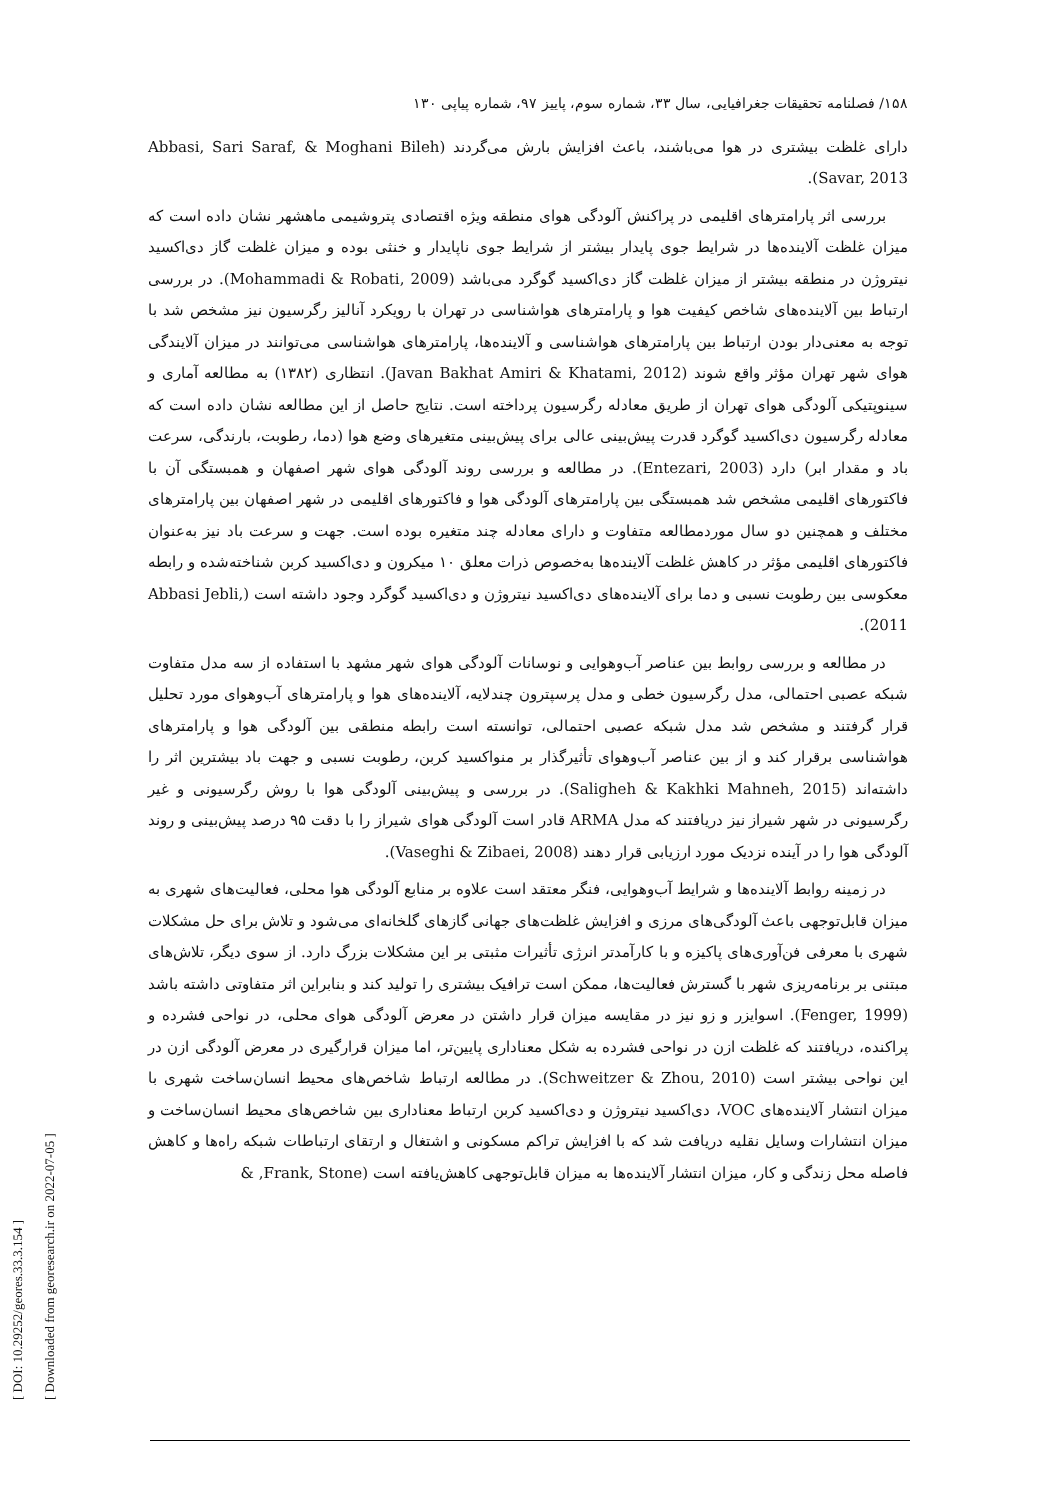۱۵۸/ فصلنامه تحقیقات جغرافیایی، سال ۳۳، شماره سوم، پاییز ۹۷، شماره پیاپی ۱۳۰
دارای غلظت بیشتری در هوا می‌باشند، باعث افزایش بارش می‌گردند (Abbasi, Sari Saraf, & Moghani Bileh Savar, 2013).
بررسی اثر پارامترهای اقلیمی در پراکنش آلودگی هوای منطقه ویژه اقتصادی پتروشیمی ماهشهر نشان داده است که میزان غلظت آلاینده‌ها در شرایط جوی پایدار بیشتر از شرایط جوی ناپایدار و خنثی بوده و میزان غلظت گاز دی‌اکسید نیتروژن در منطقه بیشتر از میزان غلظت گاز دی‌اکسید گوگرد می‌باشد (Mohammadi & Robati, 2009). در بررسی ارتباط بین آلاینده‌های شاخص کیفیت هوا و پارامترهای هواشناسی در تهران با رویکرد آنالیز رگرسیون نیز مشخص شد با توجه به معنی‌دار بودن ارتباط بین پارامترهای هواشناسی و آلاینده‌ها، پارامترهای هواشناسی می‌توانند در میزان آلایندگی هوای شهر تهران مؤثر واقع شوند (Javan Bakhat Amiri & Khatami, 2012). انتظاری (۱۳۸۲) به مطالعه آماری و سینوپتیکی آلودگی هوای تهران از طریق معادله رگرسیون پرداخته است. نتایج حاصل از این مطالعه نشان داده است که معادله رگرسیون دی‌اکسید گوگرد قدرت پیش‌بینی عالی برای پیش‌بینی متغیرهای وضع هوا (دما، رطوبت، بارندگی، سرعت باد و مقدار ابر) دارد (Entezari, 2003). در مطالعه و بررسی روند آلودگی هوای شهر اصفهان و همبستگی آن با فاکتورهای اقلیمی مشخص شد همبستگی بین پارامترهای آلودگی هوا و فاکتورهای اقلیمی در شهر اصفهان بین پارامترهای مختلف و همچنین دو سال موردمطالعه متفاوت و دارای معادله چند متغیره بوده است. جهت و سرعت باد نیز به‌عنوان فاکتورهای اقلیمی مؤثر در کاهش غلظت آلاینده‌ها به‌خصوص ذرات معلق ۱۰ میکرون و دی‌اکسید کربن شناخته‌شده و رابطه معکوسی بین رطوبت نسبی و دما برای آلاینده‌های دی‌اکسید نیتروژن و دی‌اکسید گوگرد وجود داشته است (Abbasi Jebli, 2011).
در مطالعه و بررسی روابط بین عناصر آب‌وهوایی و نوسانات آلودگی هوای شهر مشهد با استفاده از سه مدل متفاوت شبکه عصبی احتمالی، مدل رگرسیون خطی و مدل پرسپترون چندلایه، آلاینده‌های هوا و پارامترهای آب‌وهوای مورد تحلیل قرار گرفتند و مشخص شد مدل شبکه عصبی احتمالی، توانسته است رابطه منطقی بین آلودگی هوا و پارامترهای هواشناسی برقرار کند و از بین عناصر آب‌وهوای تأثیرگذار بر منواکسید کربن، رطوبت نسبی و جهت باد بیشترین اثر را داشته‌اند (Saligheh & Kakhki Mahneh, 2015). در بررسی و پیش‌بینی آلودگی هوا با روش رگرسیونی و غیر رگرسیونی در شهر شیراز نیز دریافتند که مدل ARMA قادر است آلودگی هوای شیراز را با دقت ۹۵ درصد پیش‌بینی و روند آلودگی هوا را در آینده نزدیک مورد ارزیابی قرار دهند (Vaseghi & Zibaei, 2008).
در زمینه روابط آلاینده‌ها و شرایط آب‌وهوایی، فنگر معتقد است علاوه بر منابع آلودگی هوا محلی، فعالیت‌های شهری به میزان قابل‌توجهی باعث آلودگی‌های مرزی و افزایش غلظت‌های جهانی گازهای گلخانه‌ای می‌شود و تلاش برای حل مشکلات شهری با معرفی فن‌آوری‌های پاکیزه و با کارآمدتر انرژی تأثیرات مثبتی بر این مشکلات بزرگ دارد. از سوی دیگر، تلاش‌های مبتنی بر برنامه‌ریزی شهر با گسترش فعالیت‌ها، ممکن است ترافیک بیشتری را تولید کند و بنابراین اثر متفاوتی داشته باشد (Fenger, 1999). اسوایزر و زو نیز در مقایسه میزان قرار داشتن در معرض آلودگی هوای محلی، در نواحی فشرده و پراکنده، دریافتند که غلظت ازن در نواحی فشرده به شکل معناداری پایین‌تر، اما میزان قرارگیری در معرض آلودگی ازن در این نواحی بیشتر است (Schweitzer & Zhou, 2010). در مطالعه ارتباط شاخص‌های محیط انسان‌ساخت شهری با میزان انتشار آلاینده‌های VOC، دی‌اکسید نیتروژن و دی‌اکسید کربن ارتباط معناداری بین شاخص‌های محیط انسان‌ساخت و میزان انتشارات وسایل نقلیه دریافت شد که با افزایش تراکم مسکونی و اشتغال و ارتقای ارتباطات شبکه راه‌ها و کاهش فاصله محل زندگی و کار، میزان انتشار آلاینده‌ها به میزان قابل‌توجهی کاهش‌یافته است (Frank, Stone, &
[ DOI: 10.29252/geores.33.3.154 ]
[ Downloaded from georesearch.ir on 2022-07-05 ]